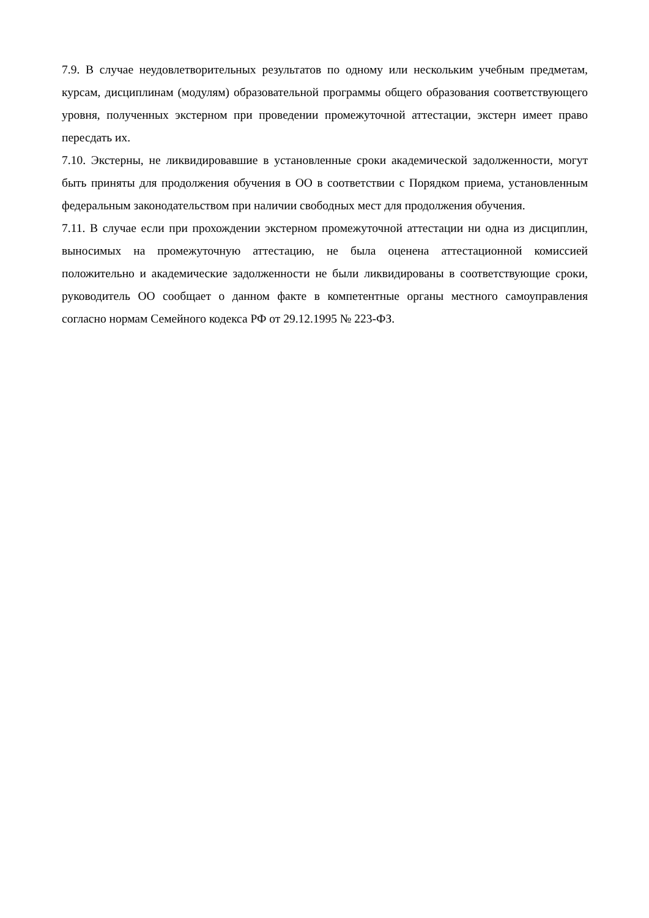7.9. В случае неудовлетворительных результатов по одному или нескольким учебным предметам, курсам, дисциплинам (модулям) образовательной программы общего образования соответствующего уровня, полученных экстерном при проведении промежуточной аттестации, экстерн имеет право пересдать их.
7.10. Экстерны, не ликвидировавшие в установленные сроки академической задолженности, могут быть приняты для продолжения обучения в ОО в соответствии с Порядком приема, установленным федеральным законодательством при наличии свободных мест для продолжения обучения.
7.11. В случае если при прохождении экстерном промежуточной аттестации ни одна из дисциплин, выносимых на промежуточную аттестацию, не была оценена аттестационной комиссией положительно и академические задолженности не были ликвидированы в соответствующие сроки, руководитель ОО сообщает о данном факте в компетентные органы местного самоуправления согласно нормам Семейного кодекса РФ от 29.12.1995 № 223-ФЗ.